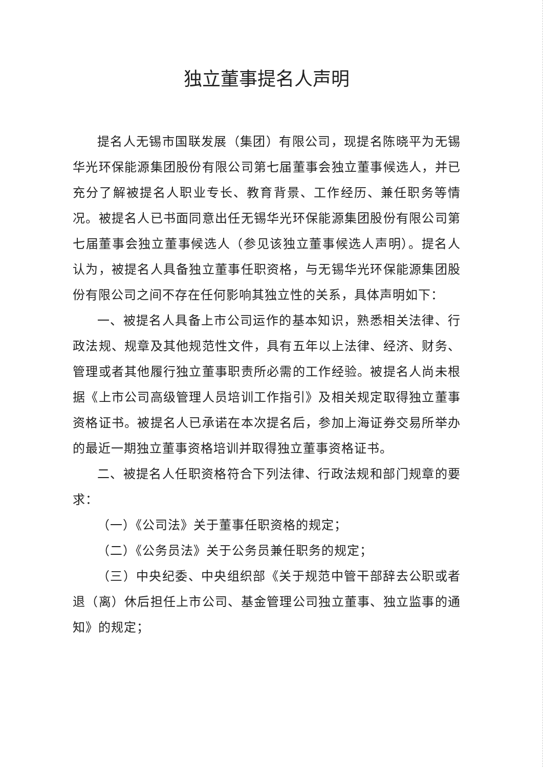独立董事提名人声明
提名人无锡市国联发展（集团）有限公司，现提名陈晓平为无锡华光环保能源集团股份有限公司第七届董事会独立董事候选人，并已充分了解被提名人职业专长、教育背景、工作经历、兼任职务等情况。被提名人已书面同意出任无锡华光环保能源集团股份有限公司第七届董事会独立董事候选人（参见该独立董事候选人声明）。提名人认为，被提名人具备独立董事任职资格，与无锡华光环保能源集团股份有限公司之间不存在任何影响其独立性的关系，具体声明如下：
一、被提名人具备上市公司运作的基本知识，熟悉相关法律、行政法规、规章及其他规范性文件，具有五年以上法律、经济、财务、管理或者其他履行独立董事职责所必需的工作经验。被提名人尚未根据《上市公司高级管理人员培训工作指引》及相关规定取得独立董事资格证书。被提名人已承诺在本次提名后，参加上海证券交易所举办的最近一期独立董事资格培训并取得独立董事资格证书。
二、被提名人任职资格符合下列法律、行政法规和部门规章的要求：
（一）《公司法》关于董事任职资格的规定；
（二）《公务员法》关于公务员兼任职务的规定；
（三）中央纪委、中央组织部《关于规范中管干部辞去公职或者退（离）休后担任上市公司、基金管理公司独立董事、独立监事的通知》的规定；